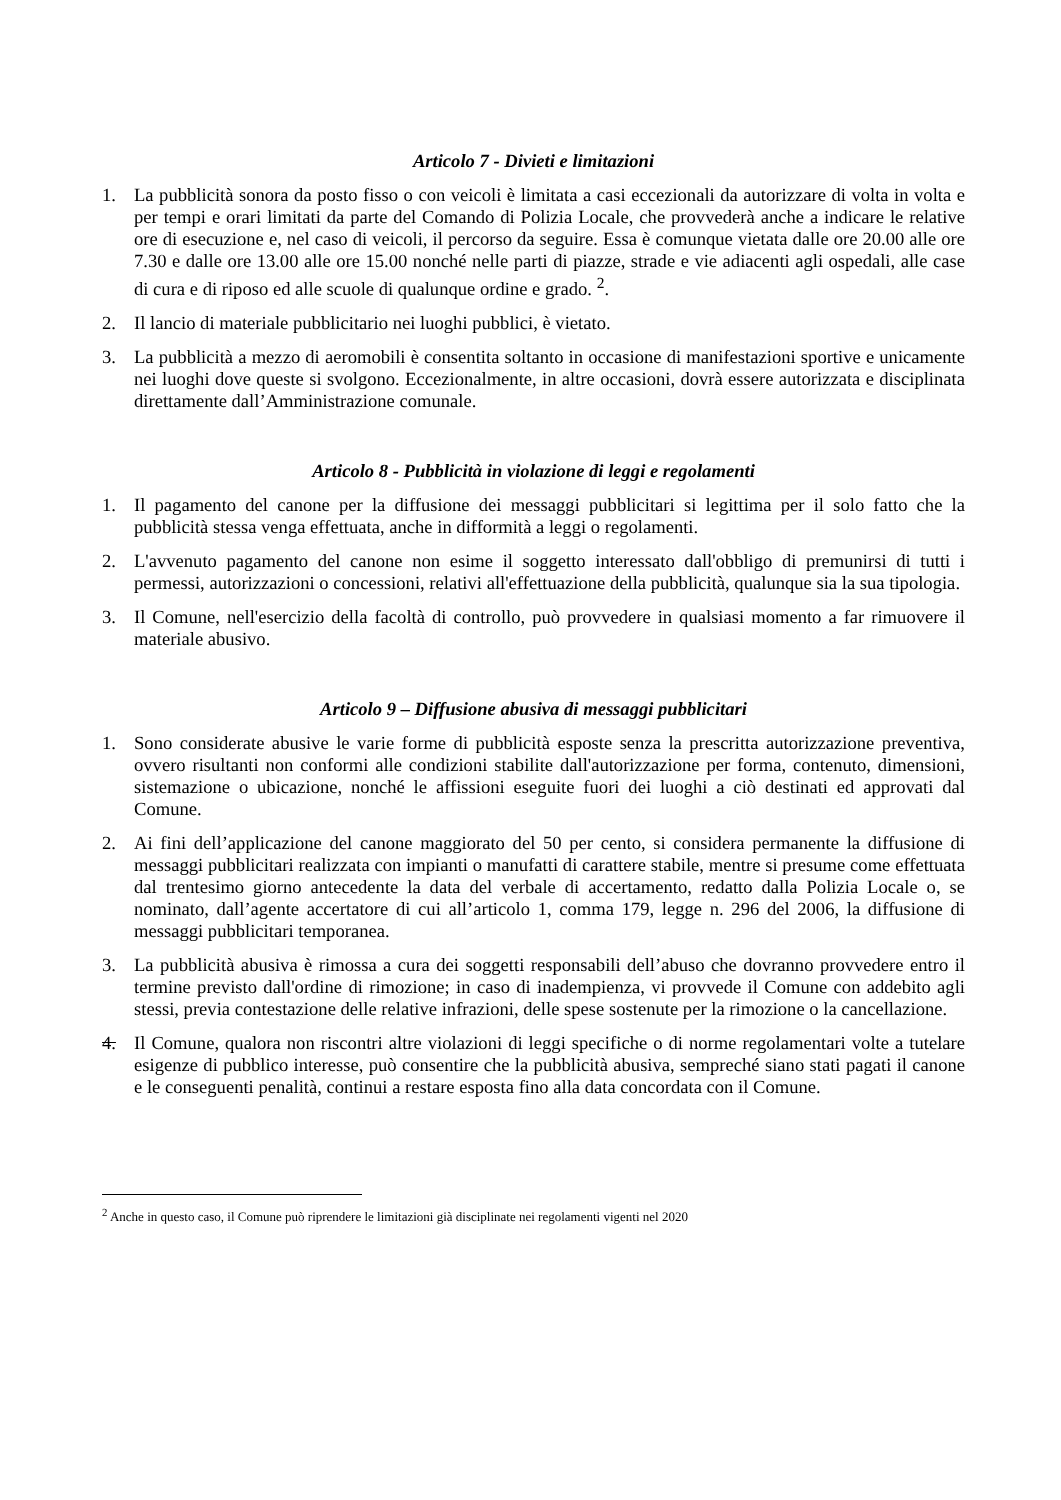Articolo 7 - Divieti e limitazioni
1. La pubblicità sonora da posto fisso o con veicoli è limitata a casi eccezionali da autorizzare di volta in volta e per tempi e orari limitati da parte del Comando di Polizia Locale, che provvederà anche a indicare le relative ore di esecuzione e, nel caso di veicoli, il percorso da seguire. Essa è comunque vietata dalle ore 20.00 alle ore 7.30 e dalle ore 13.00 alle ore 15.00 nonché nelle parti di piazze, strade e vie adiacenti agli ospedali, alle case di cura e di riposo ed alle scuole di qualunque ordine e grado. <sup>2</sup>.
2. Il lancio di materiale pubblicitario nei luoghi pubblici, è vietato.
3. La pubblicità a mezzo di aeromobili è consentita soltanto in occasione di manifestazioni sportive e unicamente nei luoghi dove queste si svolgono. Eccezionalmente, in altre occasioni, dovrà essere autorizzata e disciplinata direttamente dall’Amministrazione comunale.
Articolo 8 - Pubblicità in violazione di leggi e regolamenti
1. Il pagamento del canone per la diffusione dei messaggi pubblicitari si legittima per il solo fatto che la pubblicità stessa venga effettuata, anche in difformità a leggi o regolamenti.
2. L'avvenuto pagamento del canone non esime il soggetto interessato dall'obbligo di premunirsi di tutti i permessi, autorizzazioni o concessioni, relativi all'effettuazione della pubblicità, qualunque sia la sua tipologia.
3. Il Comune, nell'esercizio della facoltà di controllo, può provvedere in qualsiasi momento a far rimuovere il materiale abusivo.
Articolo 9 – Diffusione abusiva di messaggi pubblicitari
1. Sono considerate abusive le varie forme di pubblicità esposte senza la prescritta autorizzazione preventiva, ovvero risultanti non conformi alle condizioni stabilite dall'autorizzazione per forma, contenuto, dimensioni, sistemazione o ubicazione, nonché le affissioni eseguite fuori dei luoghi a ciò destinati ed approvati dal Comune.
2. Ai fini dell’applicazione del canone maggiorato del 50 per cento, si considera permanente la diffusione di messaggi pubblicitari realizzata con impianti o manufatti di carattere stabile, mentre si presume come effettuata dal trentesimo giorno antecedente la data del verbale di accertamento, redatto dalla Polizia Locale o, se nominato, dall’agente accertatore di cui all’articolo 1, comma 179, legge n. 296 del 2006, la diffusione di messaggi pubblicitari temporanea.
3. La pubblicità abusiva è rimossa a cura dei soggetti responsabili dell’abuso che dovranno provvedere entro il termine previsto dall'ordine di rimozione; in caso di inadempienza, vi provvede il Comune con addebito agli stessi, previa contestazione delle relative infrazioni, delle spese sostenute per la rimozione o la cancellazione.
4. Il Comune, qualora non riscontri altre violazioni di leggi specifiche o di norme regolamentari volte a tutelare esigenze di pubblico interesse, può consentire che la pubblicità abusiva, sempreché siano stati pagati il canone e le conseguenti penalità, continui a restare esposta fino alla data concordata con il Comune.
<sup>2</sup> Anche in questo caso, il Comune può riprendere le limitazioni già disciplinate nei regolamenti vigenti nel 2020